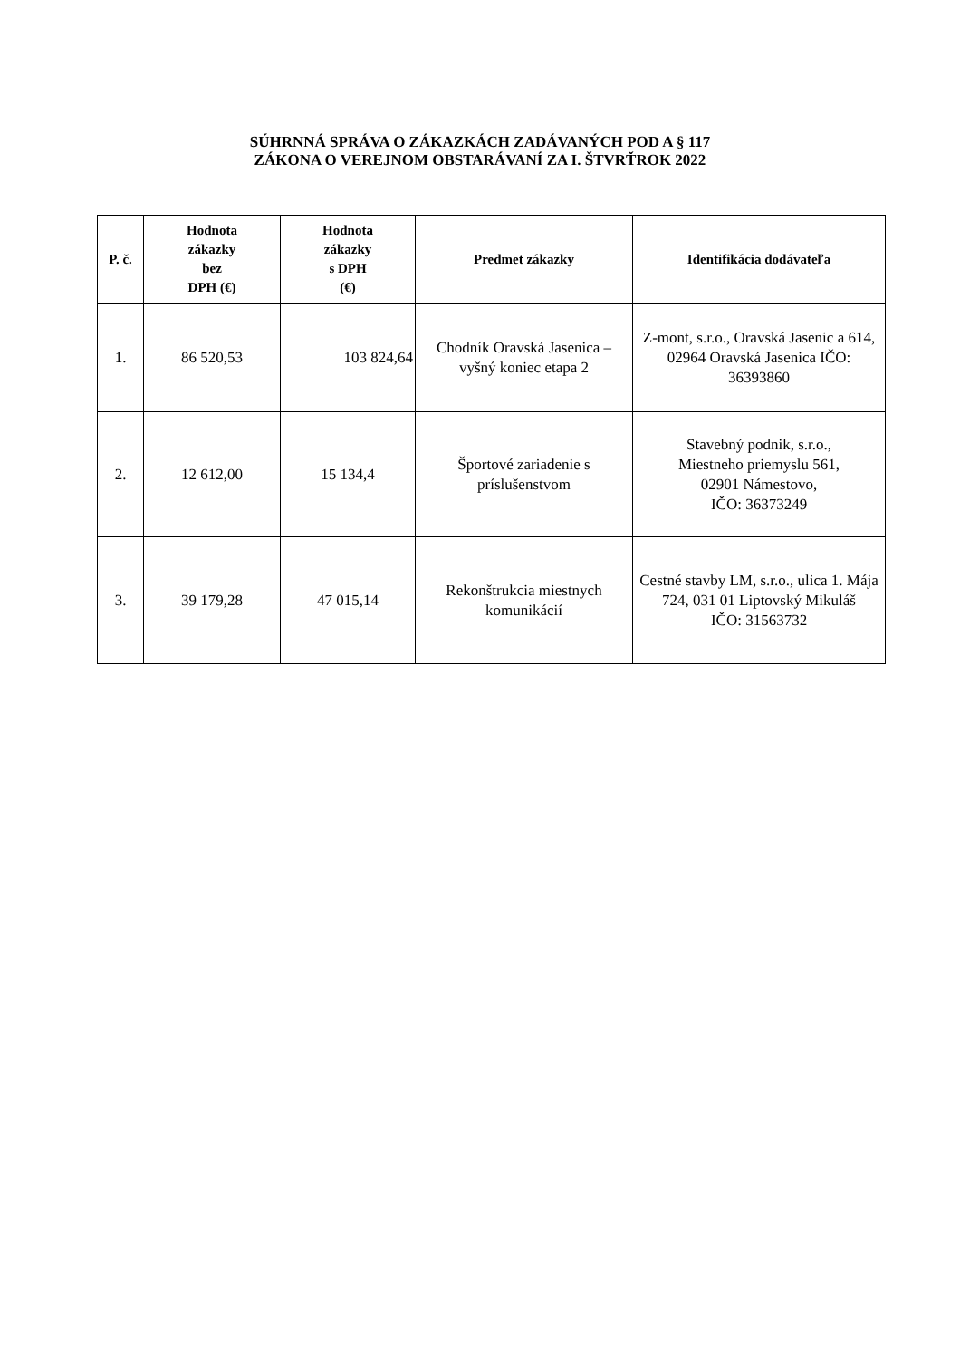SÚHRNNÁ SPRÁVA O ZÁKAZKÁCH ZADÁVANÝCH POD A § 117
ZÁKONA O VEREJNOM OBSTARÁVANÍ ZA I. ŠTVRŤROK 2022
| P. č. | Hodnota zákazky bez DPH (€) | Hodnota zákazky s DPH (€) | Predmet zákazky | Identifikácia dodávateľa |
| --- | --- | --- | --- | --- |
| 1. | 86 520,53 | 103 824,64 | Chodník Oravská Jasenica – vyšný koniec etapa 2 | Z-mont, s.r.o., Oravská Jasenic a 614, 02964 Oravská Jasenica IČO: 36393860 |
| 2. | 12 612,00 | 15 134,4 | Športové zariadenie s príslušenstvom | Stavebný podnik, s.r.o., Miestneho priemyslu 561, 02901 Námestovo, IČO: 36373249 |
| 3. | 39 179,28 | 47 015,14 | Rekonštrukcia miestnych komunikácií | Cestné stavby LM, s.r.o., ulica 1. Mája 724, 031 01 Liptovský Mikuláš IČO: 31563732 |